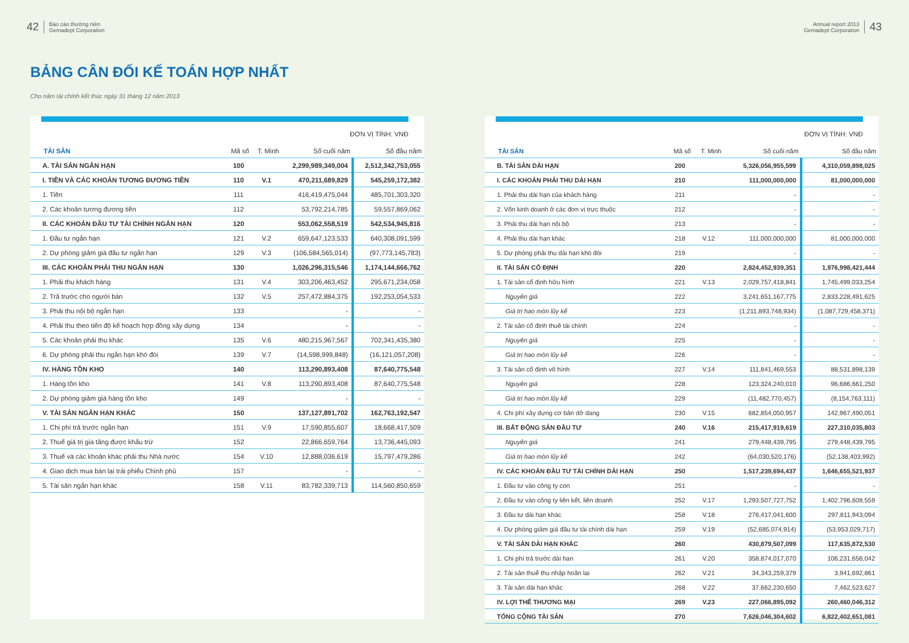42 Báo cáo thường niên
Gemadept Corporation
Annual report 2013
Gemadept Corporation 43
BẢNG CÂN ĐỐI KẾ TOÁN HỢP NHẤT
Cho năm tài chính kết thúc ngày 31 tháng 12 năm 2013
ĐƠN VỊ TÍNH: VNĐ
| TÀI SẢN | Mã số | T. Minh | Số cuối năm | Số đầu năm |
| --- | --- | --- | --- | --- |
| A. TÀI SẢN NGẮN HẠN | 100 | | 2,299,989,349,004 | 2,512,342,753,055 |
| I. TIỀN VÀ CÁC KHOẢN TƯƠNG ĐƯƠNG TIỀN | 110 | V.1 | 470,211,689,829 | 545,259,172,382 |
| 1. Tiền | 111 | | 416,419,475,044 | 485,701,303,320 |
| 2. Các khoản tương đương tiền | 112 | | 53,792,214,785 | 59,557,869,062 |
| II. CÁC KHOẢN ĐẦU TƯ TÀI CHÍNH NGẮN HẠN | 120 | | 553,062,558,519 | 542,534,945,816 |
| 1. Đầu tư ngắn hạn | 121 | V.2 | 659,647,123,533 | 640,308,091,599 |
| 2. Dự phòng giảm giá đầu tư ngắn hạn | 129 | V.3 | (106,584,565,014) | (97,773,145,783) |
| III. CÁC KHOẢN PHẢI THU NGẮN HẠN | 130 | | 1,026,296,315,546 | 1,174,144,666,762 |
| 1. Phải thu khách hàng | 131 | V.4 | 303,206,463,452 | 295,671,234,058 |
| 2. Trả trước cho người bán | 132 | V.5 | 257,472,884,375 | 192,253,054,533 |
| 3. Phải thu nội bộ ngắn hạn | 133 | | - | - |
| 4. Phải thu theo tiến độ kế hoạch hợp đồng xây dựng | 134 | | - | - |
| 5. Các khoản phải thu khác | 135 | V.6 | 480,215,967,567 | 702,341,435,380 |
| 6. Dự phòng phải thu ngắn hạn khó đòi | 139 | V.7 | (14,598,999,848) | (16,121,057,208) |
| IV. HÀNG TỒN KHO | 140 | | 113,290,893,408 | 87,640,775,548 |
| 1. Hàng tồn kho | 141 | V.8 | 113,290,893,408 | 87,640,775,548 |
| 2. Dự phòng giảm giá hàng tồn kho | 149 | | - | - |
| V. TÀI SẢN NGẮN HẠN KHÁC | 150 | | 137,127,891,702 | 162,763,192,547 |
| 1. Chi phí trả trước ngắn hạn | 151 | V.9 | 17,590,855,607 | 18,668,417,509 |
| 2. Thuế giá trị gia tăng được khấu trừ | 152 | | 22,866,659,764 | 13,736,445,093 |
| 3. Thuế và các khoản khác phải thu Nhà nước | 154 | V.10 | 12,888,036,619 | 15,797,479,286 |
| 4. Giao dịch mua bán lại trái phiếu Chính phủ | 157 | | - | - |
| 5. Tài sản ngắn hạn khác | 158 | V.11 | 83,782,339,713 | 114,560,850,659 |
ĐƠN VỊ TÍNH: VNĐ
| TÀI SẢN | Mã số | T. Minh | Số cuối năm | Số đầu năm |
| --- | --- | --- | --- | --- |
| B. TÀI SẢN DÀI HẠN | 200 | | 5,326,056,955,599 | 4,310,059,898,025 |
| I. CÁC KHOẢN PHẢI THU DÀI HẠN | 210 | | 111,000,000,000 | 81,000,000,000 |
| 1. Phải thu dài hạn của khách hàng | 211 | | - | - |
| 2. Vốn kinh doanh ở các đơn vị trực thuộc | 212 | | - | - |
| 3. Phải thu dài hạn nội bộ | 213 | | - | - |
| 4. Phải thu dài hạn khác | 218 | V.12 | 111,000,000,000 | 81,000,000,000 |
| 5. Dự phòng phải thu dài hạn khó đòi | 219 | | - | - |
| II. TÀI SẢN CỐ ĐỊNH | 220 | | 2,824,452,939,351 | 1,976,998,421,444 |
| 1. Tài sản cố định hữu hình | 221 | V.13 | 2,029,757,418,841 | 1,745,499,033,254 |
| Nguyên giá | 222 | | 3,241,651,167,775 | 2,833,228,491,625 |
| Giá trị hao mòn lũy kế | 223 | | (1,211,893,748,934) | (1,087,729,458,371) |
| 2. Tài sản cố định thuê tài chính | 224 | | - | - |
| Nguyên giá | 225 | | - | - |
| Giá trị hao mòn lũy kế | 226 | | - | - |
| 3. Tài sản cố định vô hình | 227 | V.14 | 111,841,469,553 | 88,531,898,139 |
| Nguyên giá | 228 | | 123,324,240,010 | 96,686,661,250 |
| Giá trị hao mòn lũy kế | 229 | | (11,482,770,457) | (8,154,763,111) |
| 4. Chi phí xây dựng cơ bản dở dang | 230 | V.15 | 682,854,050,957 | 142,967,490,051 |
| III. BẤT ĐỘNG SẢN ĐẦU TƯ | 240 | V.16 | 215,417,919,619 | 227,310,035,803 |
| Nguyên giá | 241 | | 279,448,439,795 | 279,448,439,795 |
| Giá trị hao mòn lũy kế | 242 | | (64,030,520,176) | (52,138,403,992) |
| IV. CÁC KHOẢN ĐẦU TƯ TÀI CHÍNH DÀI HẠN | 250 | | 1,517,239,694,437 | 1,646,655,521,937 |
| 1. Đầu tư vào công ty con | 251 | | - | - |
| 2. Đầu tư vào công ty liên kết, liên doanh | 252 | V.17 | 1,293,507,727,752 | 1,402,796,608,559 |
| 3. Đầu tư dài hạn khác | 258 | V.18 | 276,417,041,600 | 297,811,943,094 |
| 4. Dự phòng giảm giá đầu tư tài chính dài hạn | 259 | V.19 | (52,685,074,914) | (53,953,029,717) |
| V. TÀI SẢN DÀI HẠN KHÁC | 260 | | 430,879,507,099 | 117,635,872,530 |
| 1. Chi phí trả trước dài hạn | 261 | V.20 | 358,874,017,070 | 106,231,656,042 |
| 2. Tài sản thuế thu nhập hoãn lại | 262 | V.21 | 34,343,259,379 | 3,941,692,861 |
| 3. Tài sản dài hạn khác | 268 | V.22 | 37,662,230,650 | 7,462,523,627 |
| IV. LỢI THẾ THƯƠNG MẠI | 269 | V.23 | 227,066,895,092 | 260,460,046,312 |
| TỔNG CỘNG TÀI SẢN | 270 | | 7,626,046,304,602 | 6,822,402,651,081 |